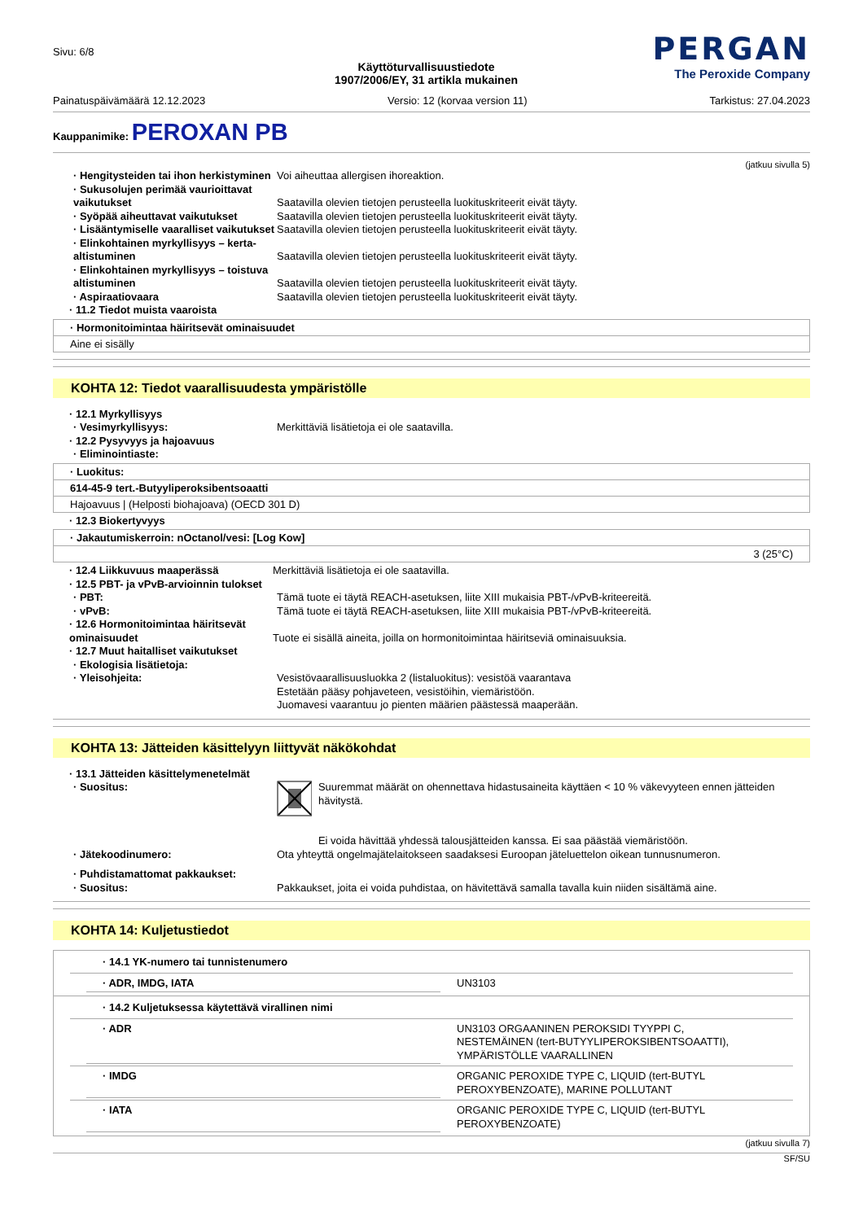Sivu: 6/8
Käyttöturvallisuustiedote
1907/2006/EY, 31 artikla mukainen
PERGAN
The Peroxide Company
Painatuspäivämäärä 12.12.2023 Versio: 12 (korvaa version 11) Tarkistus: 27.04.2023
Kauppanimike: PEROXAN PB
(jatkuu sivulla 5)
· Hengitysteiden tai ihon herkistyminen
Voi aiheuttaa allergisen ihoreaktion.
· Sukusolujen perimää vaurioittavat vaikutukset
Saatavilla olevien tietojen perusteella luokituskriteerit eivät täyty.
· Syöpää aiheuttavat vaikutukset Saatavilla olevien tietojen perusteella luokituskriteerit eivät täyty.
· Lisääntymiselle vaaralliset vaikutukset
Saatavilla olevien tietojen perusteella luokituskriteerit eivät täyty.
· Elinkohtainen myrkyllisyys – kerta-altistuminen
Saatavilla olevien tietojen perusteella luokituskriteerit eivät täyty.
· Elinkohtainen myrkyllisyys – toistuva altistuminen
Saatavilla olevien tietojen perusteella luokituskriteerit eivät täyty.
· Aspiraatiovaara Saatavilla olevien tietojen perusteella luokituskriteerit eivät täyty.
· 11.2 Tiedot muista vaaroista
· Hormonitoimintaa häiritsevät ominaisuudet
Aine ei sisälly
KOHTA 12: Tiedot vaarallisuudesta ympäristölle
· 12.1 Myrkyllisyys
· Vesimyrkyllisyys: Merkittäviä lisätietoja ei ole saatavilla.
· 12.2 Pysyvyys ja hajoavuus
· Eliminointiaste:
· Luokitus:
614-45-9 tert.-Butyyliperoksibentsoaatti
Hajoavuus | (Helposti biohajoava) (OECD 301 D)
· 12.3 Biokertyvyys
· Jakautumiskerroin: nOctanol/vesi: [Log Kow]
3 (25°C)
· 12.4 Liikkuvuus maaperässä Merkittäviä lisätietoja ei ole saatavilla.
· 12.5 PBT- ja vPvB-arvioinnin tulokset
· PBT: Tämä tuote ei täytä REACH-asetuksen, liite XIII mukaisia PBT-/vPvB-kriteereitä.
· vPvB: Tämä tuote ei täytä REACH-asetuksen, liite XIII mukaisia PBT-/vPvB-kriteereitä.
· 12.6 Hormonitoimintaa häiritsevät ominaisuudet
Tuote ei sisällä aineita, joilla on hormonitoimintaa häiritseviä ominaisuuksia.
· 12.7 Muut haitalliset vaikutukset
· Ekologisia lisätietoja:
· Yleisohjeita: Vesistövaarallisuusluokka 2 (listaluokitus): vesistöä vaarantava
Estetään pääsy pohjaveteen, vesistöihin, viemäristöön.
Juomavesi vaarantuu jo pienten määrien päästessä maaperään.
KOHTA 13: Jätteiden käsittelyyn liittyvät näkökohdat
· 13.1 Jätteiden käsittelymenetelmät
· Suositus: Suuremmat määrät on ohennettava hidastusaineita käyttäen < 10 % väkevyyteen ennen jätteiden hävitystä.
Ei voida hävittää yhdessä talousjätteiden kanssa. Ei saa päästää viemäristöön.
· Jätekoodinumero: Ota yhteyttä ongelmajätelaitokseen saadaksesi Euroopan jäteluettelon oikean tunnusnumeron.
· Puhdistamattomat pakkaukset:
· Suositus: Pakkaukset, joita ei voida puhdistaa, on hävitettävä samalla tavalla kuin niiden sisältämä aine.
KOHTA 14: Kuljetustiedot
· 14.1 YK-numero tai tunnistenumero
· ADR, IMDG, IATA UN3103
· 14.2 Kuljetuksessa käytettävä virallinen nimi
· ADR UN3103 ORGAANINEN PEROKSIDI TYYPPI C, NESTEMÄINEN (tert-BUTYYLIPEROKSIBENTSOAATTI), YMPÄRISTÖLLE VAARALLINEN
· IMDG ORGANIC PEROXIDE TYPE C, LIQUID (tert-BUTYL PEROXYBENZOATE), MARINE POLLUTANT
· IATA ORGANIC PEROXIDE TYPE C, LIQUID (tert-BUTYL PEROXYBENZOATE)
(jatkuu sivulla 7)
SF/SU